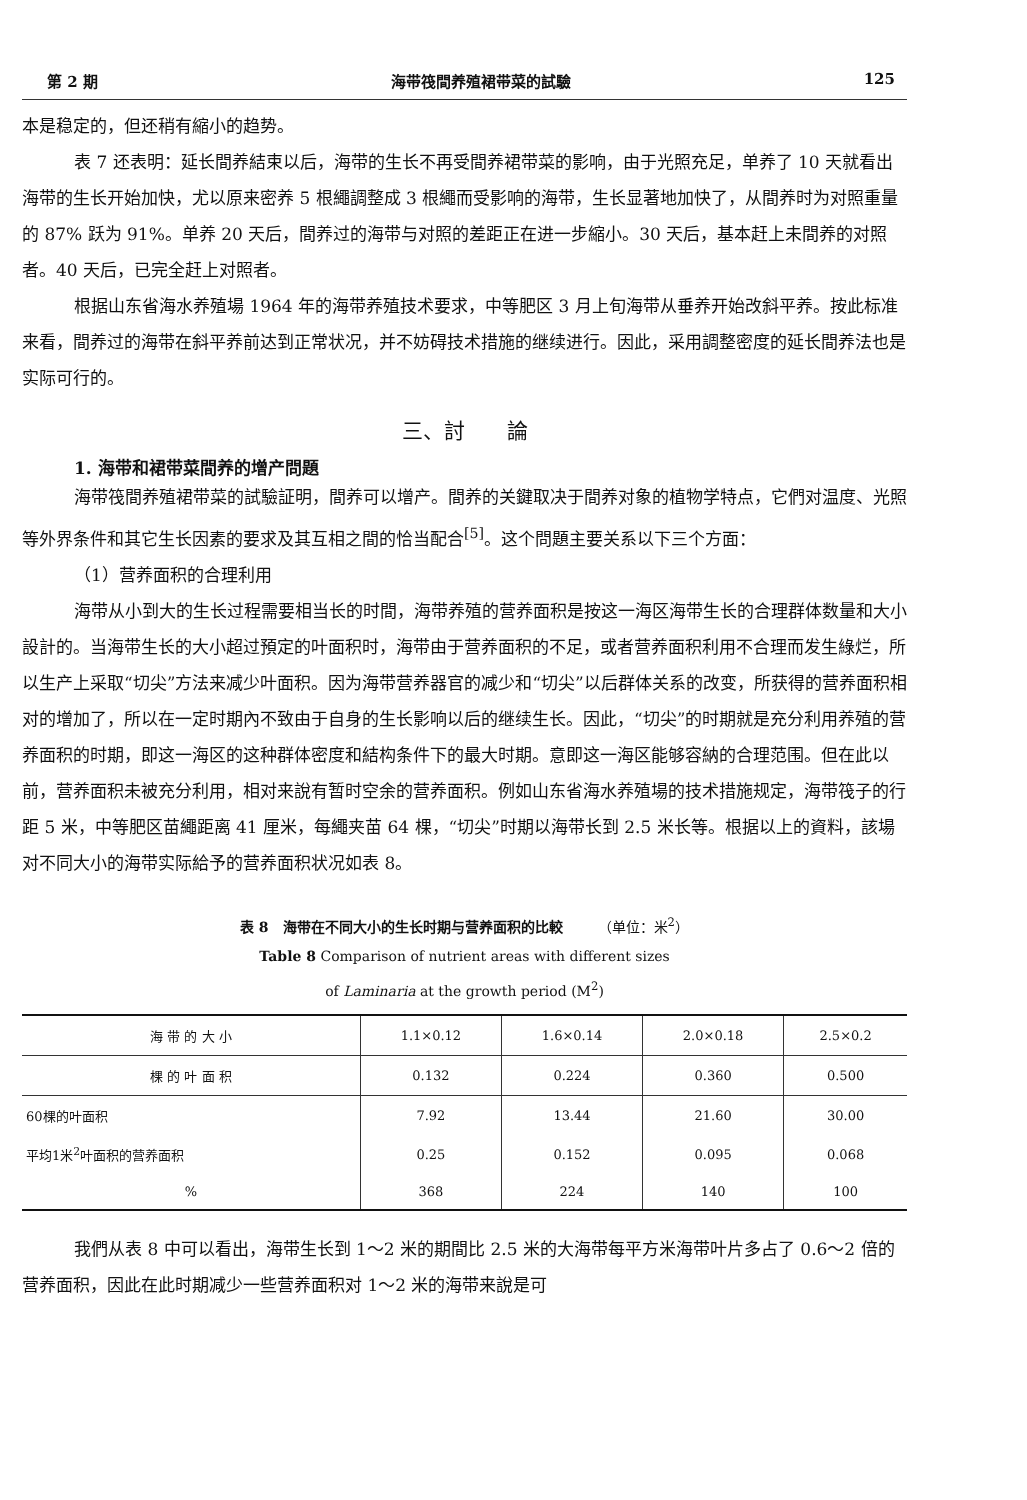第 2 期 海带筏間养殖裙带菜的試驗 125
本是稳定的，但还稍有縮小的趋势。
表 7 还表明：延长間养結束以后，海带的生长不再受間养裙带菜的影响，由于光照充足，单养了 10 天就看出海带的生长开始加快，尤以原来密养 5 根繩調整成 3 根繩而受影响的海带，生长显著地加快了，从間养时为对照重量的 87% 跃为 91%。单养 20 天后，間养过的海带与对照的差距正在进一步縮小。30 天后，基本赶上未間养的对照者。40 天后，已完全赶上对照者。
根据山东省海水养殖場 1964 年的海带养殖技术要求，中等肥区 3 月上旬海带从垂养开始改斜平养。按此标准来看，間养过的海带在斜平养前达到正常状况，并不妨碍技术措施的继续进行。因此，采用調整密度的延长間养法也是实际可行的。
三、討　　論
1. 海带和裙带菜間养的增产問題
海带筏間养殖裙带菜的試驗証明，間养可以增产。間养的关鍵取决于間养对象的植物学特点，它們对温度、光照等外界条件和其它生长因素的要求及其互相之間的恰当配合<sup>[5]</sup>。这个問題主要关系以下三个方面：
（1）营养面积的合理利用
海带从小到大的生长过程需要相当长的时間，海带养殖的营养面积是按这一海区海带生长的合理群体数量和大小設計的。当海带生长的大小超过預定的叶面积时，海带由于营养面积的不足，或者营养面积利用不合理而发生綠烂，所以生产上采取“切尖”方法来减少叶面积。因为海带营养器官的减少和“切尖”以后群体关系的改变，所获得的营养面积相对的增加了，所以在一定时期內不致由于自身的生长影响以后的继续生长。因此，“切尖”的时期就是充分利用养殖的营养面积的时期，即这一海区的这种群体密度和結构条件下的最大时期。意即这一海区能够容納的合理范围。但在此以前，营养面积未被充分利用，相对来說有暂时空余的营养面积。例如山东省海水养殖場的技术措施规定，海带筏子的行距 5 米，中等肥区苗繩距离 41 厘米，每繩夹苗 64 棵，“切尖”时期以海带长到 2.5 米长等。根据以上的資料，該場对不同大小的海带实际給予的营养面积状况如表 8。
表 8　海带在不同大小的生长时期与营养面积的比較　　　（单位：米<sup>2</sup>）
Table 8 Comparison of nutrient areas with different sizes
of Laminaria at the growth period (M<sup>2</sup>)
| 海 带 的 大 小 | 1.1×0.12 | 1.6×0.14 | 2.0×0.18 | 2.5×0.2 |
| --- | --- | --- | --- | --- |
| 棵 的 叶 面 积 | 0.132 | 0.224 | 0.360 | 0.500 |
| 60棵的叶面积 | 7.92 | 13.44 | 21.60 | 30.00 |
| 平均1米<sup>2</sup>叶面积的营养面积 | 0.25 | 0.152 | 0.095 | 0.068 |
| % | 368 | 224 | 140 | 100 |
我們从表 8 中可以看出，海带生长到 1～2 米的期間比 2.5 米的大海带每平方米海带叶片多占了 0.6～2 倍的营养面积，因此在此时期减少一些营养面积对 1～2 米的海带来說是可